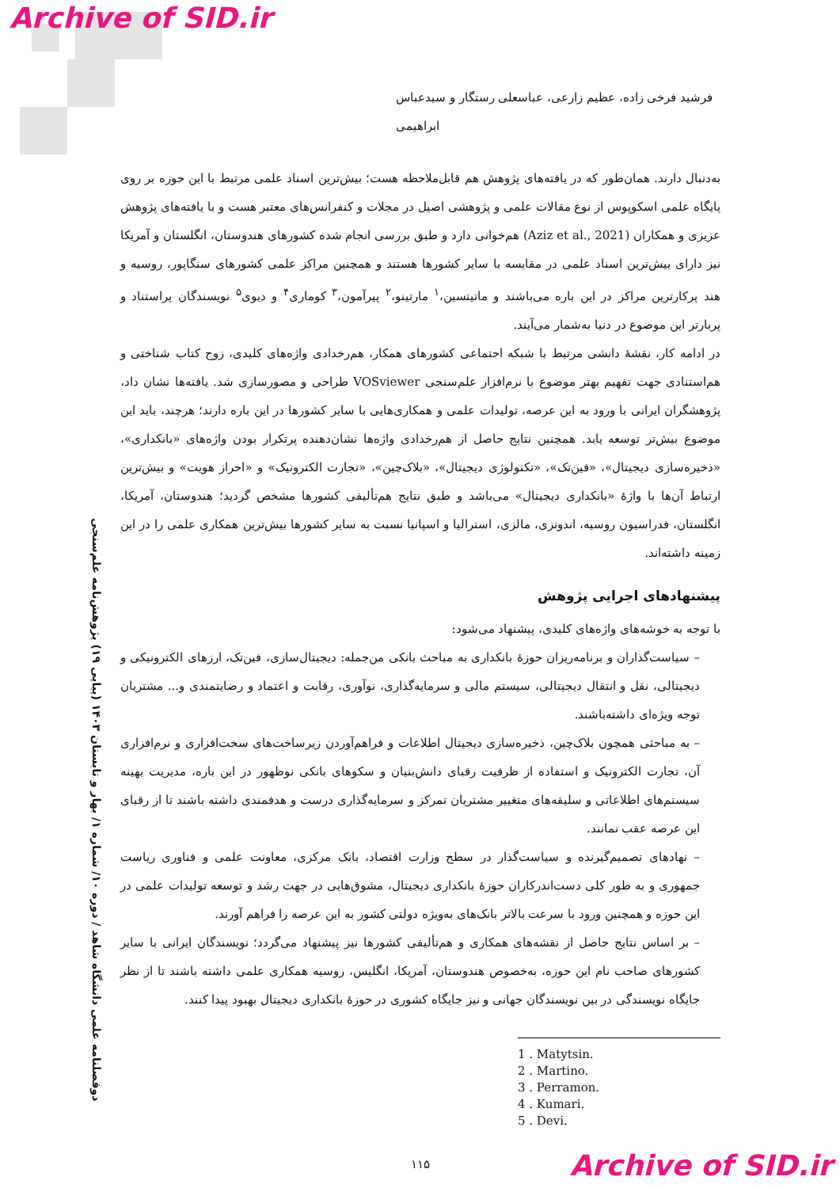Archive of SID.ir
دوفصلنامه علمی دانشگاه شاهد / دوره ۱۰/ شماره ۱/ بهار و تابستان ۱۴۰۳ (پیاپی ۱۹) پژوهش‌نامه علم‌سنجی
فرشید فرخی زاده، عظیم زارعی، عباسعلی رستگار و سیدعباس ابراهیمی
به‌دنبال دارند. همان‌طور که در یافته‌های پژوهش هم قابل‌ملاحظه هست؛ بیش‌ترین اسناد علمی مرتبط با این حوزه بر روی پایگاه علمی اسکوپوس از نوع مقالات علمی و پژوهشی اصیل در مجلات و کنفرانس‌های معتبر هست و با یافته‌های پژوهش عزیزی و همکاران (Aziz et al., 2021) هم‌خوانی دارد و طبق بررسی انجام شده کشورهای هندوستان، انگلستان و آمریکا نیز دارای بیش‌ترین اسناد علمی در مقایسه با سایر کشورها هستند و همچنین مراکز علمی کشورهای سنگاپور، روسیه و هند پرکارترین مراکز در این باره می‌باشند و ماتیتسین،<sup>۱</sup> مارتینو،<sup>۲</sup> پیرآمون،<sup>۳</sup> کوماری<sup>۴</sup> و دیوی<sup>۵</sup> نویسندگان پراستناد و پربارتر این موضوع در دنیا به‌شمار می‌آیند.
در ادامه کار، نقشهٔ دانشی مرتبط با شبکه اجتماعی کشورهای همکار، هم‌رخدادی واژه‌های کلیدی، زوج کتاب شناختی و هم‌استنادی جهت تفهیم بهتر موضوع با نرم‌افزار علم‌سنجی VOSviewer طراحی و مصورسازی شد. یافته‌ها نشان داد، پژوهشگران ایرانی با ورود به این عرصه، تولیدات علمی و همکاری‌هایی با سایر کشورها در این باره دارند؛ هرچند، باید این موضوع بیش‌تر توسعه یابد. همچنین نتایج حاصل از هم‌رخدادی واژه‌ها نشان‌دهنده پرتکرار بودن واژه‌های «بانکداری»، «ذخیره‌سازی دیجیتال»، «فین‌تک»، «تکنولوژی دیجیتال»، «بلاک‌چین»، «تجارت الکترونیک» و «احراز هویت» و بیش‌ترین ارتباط آن‌ها با واژهٔ «بانکداری دیجیتال» می‌باشد و طبق نتایج هم‌تألیفی کشورها مشخص گردید؛ هندوستان، آمریکا، انگلستان، فدراسیون روسیه، اندونزی، مالزی، استرالیا و اسپانیا نسبت به سایر کشورها بیش‌ترین همکاری علمی را در این زمینه داشته‌اند.
پیشنهادهای اجرایی پژوهش
با توجه به خوشه‌های واژه‌های کلیدی، پیشنهاد می‌شود:
– سیاست‌گذاران و برنامه‌ریزان حوزهٔ بانکداری به مباحث بانکی من‌جمله: دیجیتال‌سازی، فین‌تک، ارزهای الکترونیکی و دیجیتالی، نقل و انتقال دیجیتالی، سیستم مالی و سرمایه‌گذاری، نوآوری، رقابت و اعتماد و رضایتمندی و... مشتریان توجه ویژه‌ای داشته‌باشند.
– به مباحثی همچون بلاک‌چین، ذخیره‌سازی دیجیتال اطلاعات و فراهم‌آوردن زیرساخت‌های سخت‌افزاری و نرم‌افزاری آن، تجارت الکترونیک و استفاده از ظرفیت رقبای دانش‌بنیان و سکوهای بانکی نوظهور در این باره، مدیریت بهینه سیستم‌های اطلاعاتی و سلیقه‌های متغییر مشتریان تمرکز و سرمایه‌گذاری درست و هدفمندی داشته باشند تا از رقبای این عرصه عقب نمانند.
– نهادهای تصمیم‌گیرنده و سیاست‌گذار در سطح وزارت اقتصاد، بانک مرکزی، معاونت علمی و فناوری ریاست جمهوری و به طور کلی دست‌اندرکاران حوزهٔ بانکداری دیجیتال، مشوق‌هایی در جهت رشد و توسعه تولیدات علمی در این حوزه و همچنین ورود با سرعت بالاتر بانک‌های به‌ویژه دولتی کشور به این عرصه را فراهم آورند.
– بر اساس نتایج حاصل از نقشه‌های همکاری و هم‌تألیفی کشورها نیز پیشنهاد می‌گردد؛ نویسندگان ایرانی با سایر کشورهای صاحب نام این حوزه، به‌خصوص هندوستان، آمریکا، انگلیس، روسیه همکاری علمی داشته باشند تا از نظر جایگاه نویسندگی در بین نویسندگان جهانی و نیز جایگاه کشوری در حوزهٔ بانکداری دیجیتال بهبود پیدا کنند.
1 . Matytsin.
2 . Martino.
3 . Perramon.
4 . Kumari.
5 . Devi.
۱۱۵
Archive of SID.ir